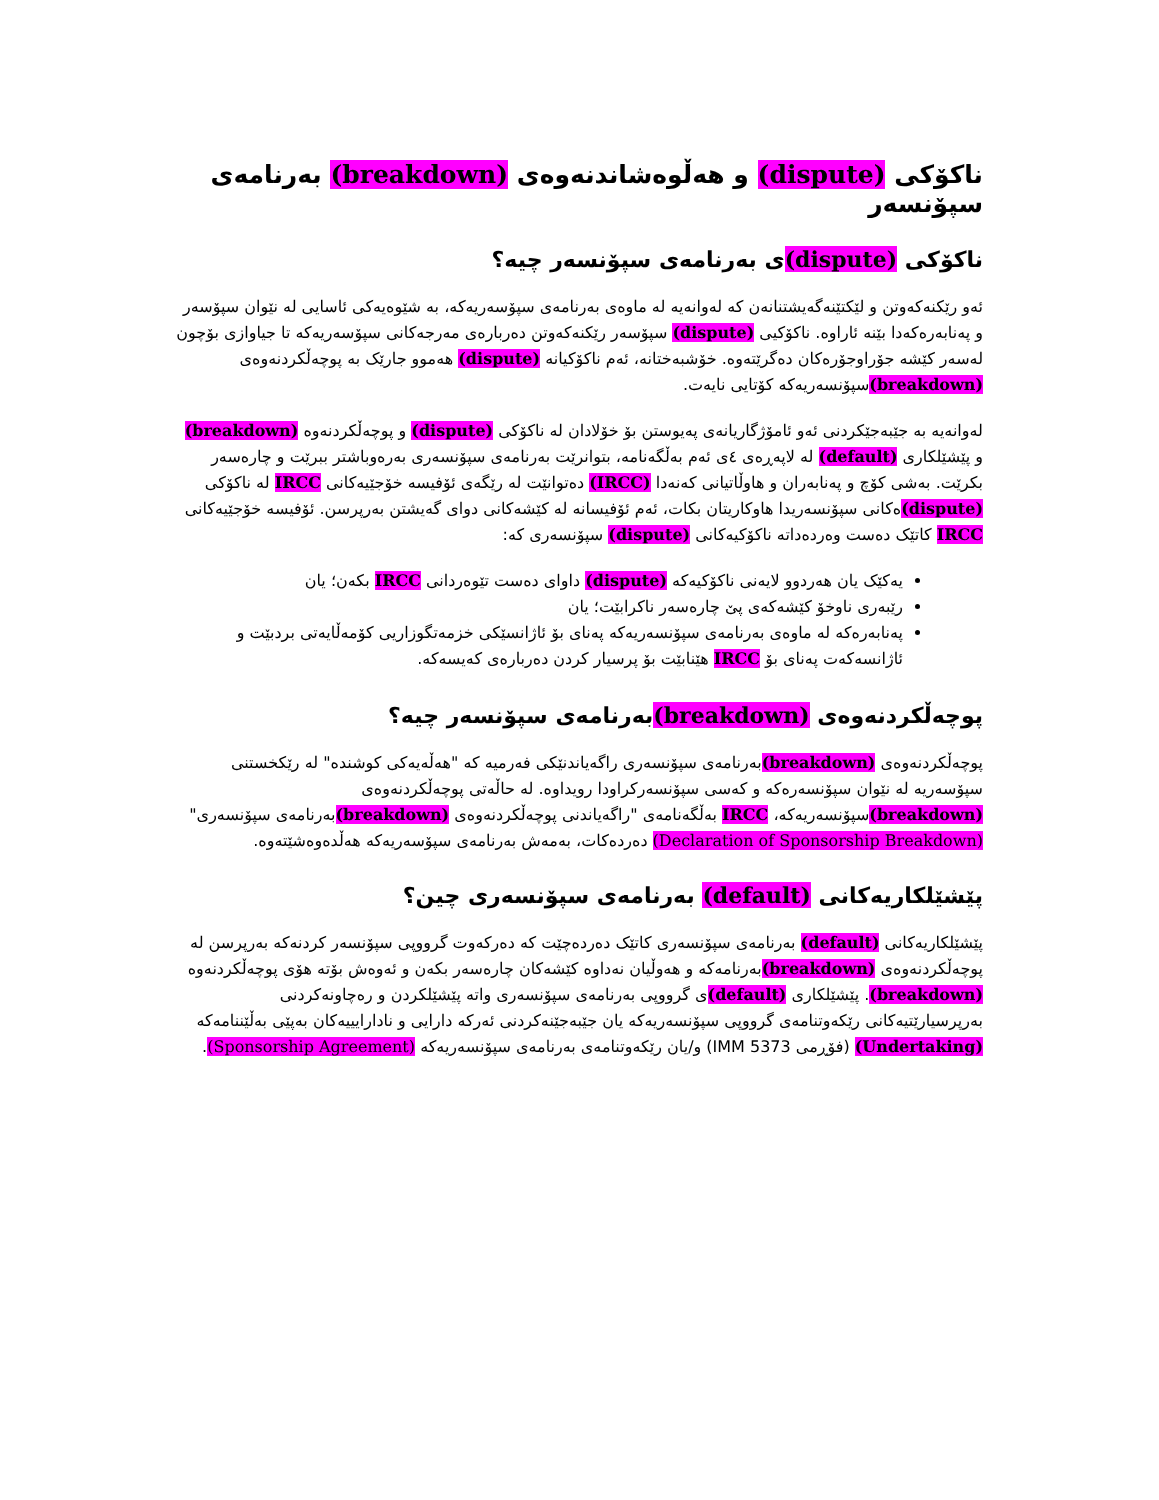ناکۆکی (dispute) و هەڵوەشاندنەوەی (breakdown) بەرنامەی سپۆنسەر
ناکۆکی (dispute) ی بەرنامەی سپۆنسەر چیە؟
ئەو رێکنەکەوتن و لێکتێنەگەیشتنانەن کە لەوانەیە لە ماوەی بەرنامەی سپۆسەریەکە، بە شێوەیەکی ئاسایی لە نێوان سپۆسەر و پەنابەرەکەدا بێنە ئاراوە. ناکۆکیی (dispute) سپۆسەر رێکنەکەوتن دەربارەی مەرجەکانی سپۆسەریەکە تا جیاوازی بۆچون لەسەر کێشە جۆراوجۆرەکان دەگرێتەوە. خۆشبەختانە، ئەم ناکۆکیانە (dispute) هەموو جارێک بە پوچەڵکردنەوەی (breakdown) سپۆنسەریەکە کۆتایی نایەت.
لەوانەیە بە جێبەجێکردنی ئەو ئامۆژگاریانەی پەیوستن بۆ خۆلادان لە ناکۆکی (dispute) و پوچەڵکردنەوە (breakdown) و پێشێلکاری (default) لە لاپەڕەی ٤ی ئەم بەڵگەنامە، بتوانرێت بەرنامەی سپۆنسەری بەرەوباشتر ببرێت و چارەسەر بکرێت. بەشی کۆچ و پەنابەران و هاوڵاتیانی کەنەدا (IRCC) دەتوانێت لە رێگەی ئۆفیسە خۆجێیەکانی IRCC لە ناکۆکی (dispute) ەکانی سپۆنسەریدا هاوکاریتان بکات، ئەم ئۆفیسانە لە کێشەکانی دوای گەیشتن بەرپرسن. ئۆفیسە خۆجێیەکانی IRCC کاتێک دەست وەردەداتە ناکۆکیەکانی (dispute) سپۆنسەری کە:
یەکێک یان هەردوو لایەنی ناکۆکیەکە (dispute) داوای دەست تێوەردانی IRCC بکەن؛ یان
رێبەری ناوخۆ کێشەکەی پێ چارەسەر ناکرابێت؛ یان
پەنابەرەکە لە ماوەی بەرنامەی سپۆنسەریەکە پەنای بۆ ئاژانسێکی خزمەتگوزاریی کۆمەڵایەتی بردبێت و ئاژانسەکەت پەنای بۆ IRCC هێنابێت بۆ پرسیار کردن دەربارەی کەیسەکە.
پوچەڵکردنەوەی (breakdown) بەرنامەی سپۆنسەر چیە؟
پوچەڵکردنەوەی (breakdown) بەرنامەی سپۆنسەری راگەیاندنێکی فەرمیە کە "هەڵەیەکی کوشندە" لە رێکخستنی سپۆسەریە لە نێوان سپۆنسەرەکە و کەسی سپۆنسەرکراودا رویداوە. لە حاڵەتی پوچەڵکردنەوەی (breakdown) سپۆنسەریەکە، IRCC بەڵگەنامەی "راگەیاندنی پوچەڵکردنەوەی (breakdown) بەرنامەی سپۆنسەری" (Declaration of Sponsorship Breakdown) دەردەکات، بەمەش بەرنامەی سپۆسەریەکە هەڵدەوەشێتەوە.
پێشێلکاریەکانی (default) بەرنامەی سپۆنسەری چین؟
پێشێلکاریەکانی (default) بەرنامەی سپۆنسەری کاتێک دەردەچێت کە دەرکەوت گرووپی سپۆنسەر کردنەکە بەرپرسن لە پوچەڵکردنەوەی (breakdown) بەرنامەکە و هەوڵیان نەداوە کێشەکان چارەسەر بکەن و ئەوەش بۆتە هۆی پوچەڵکردنەوە (breakdown). پێشێلکاری (default) ی گرووپی بەرنامەی سپۆنسەری واتە پێشێلکردن و رەچاونەکردنی بەرپرسیارێتیەکانی رێکەوتنامەی گرووپی سپۆنسەریەکە یان جێبەجێنەکردنی ئەرکە دارایی و نادارایییەکان بەپێی بەڵێننامەکە (Undertaking) (فۆڕمی IMM 5373) و/یان رێکەوتنامەی بەرنامەی سپۆنسەریەکە (Sponsorship Agreement).